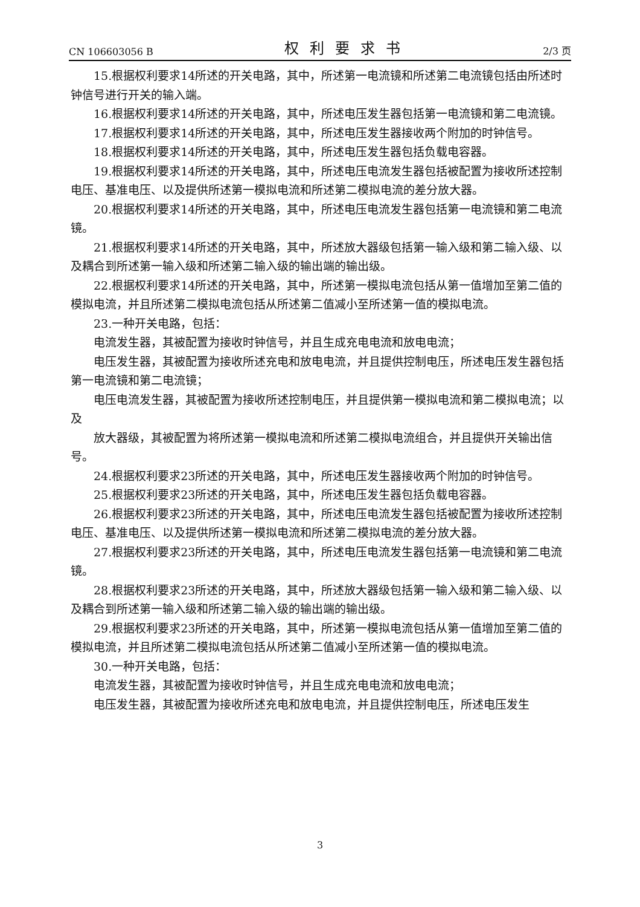CN 106603056 B 权利要求书 2/3 页
15.根据权利要求14所述的开关电路，其中，所述第一电流镜和所述第二电流镜包括由所述时钟信号进行开关的输入端。
16.根据权利要求14所述的开关电路，其中，所述电压发生器包括第一电流镜和第二电流镜。
17.根据权利要求14所述的开关电路，其中，所述电压发生器接收两个附加的时钟信号。
18.根据权利要求14所述的开关电路，其中，所述电压发生器包括负载电容器。
19.根据权利要求14所述的开关电路，其中，所述电压电流发生器包括被配置为接收所述控制电压、基准电压、以及提供所述第一模拟电流和所述第二模拟电流的差分放大器。
20.根据权利要求14所述的开关电路，其中，所述电压电流发生器包括第一电流镜和第二电流镜。
21.根据权利要求14所述的开关电路，其中，所述放大器级包括第一输入级和第二输入级、以及耦合到所述第一输入级和所述第二输入级的输出端的输出级。
22.根据权利要求14所述的开关电路，其中，所述第一模拟电流包括从第一值增加至第二值的模拟电流，并且所述第二模拟电流包括从所述第二值减小至所述第一值的模拟电流。
23.一种开关电路，包括：
电流发生器，其被配置为接收时钟信号，并且生成充电电流和放电电流；
电压发生器，其被配置为接收所述充电和放电电流，并且提供控制电压，所述电压发生器包括第一电流镜和第二电流镜；
电压电流发生器，其被配置为接收所述控制电压，并且提供第一模拟电流和第二模拟电流；以及
放大器级，其被配置为将所述第一模拟电流和所述第二模拟电流组合，并且提供开关输出信号。
24.根据权利要求23所述的开关电路，其中，所述电压发生器接收两个附加的时钟信号。
25.根据权利要求23所述的开关电路，其中，所述电压发生器包括负载电容器。
26.根据权利要求23所述的开关电路，其中，所述电压电流发生器包括被配置为接收所述控制电压、基准电压、以及提供所述第一模拟电流和所述第二模拟电流的差分放大器。
27.根据权利要求23所述的开关电路，其中，所述电压电流发生器包括第一电流镜和第二电流镜。
28.根据权利要求23所述的开关电路，其中，所述放大器级包括第一输入级和第二输入级、以及耦合到所述第一输入级和所述第二输入级的输出端的输出级。
29.根据权利要求23所述的开关电路，其中，所述第一模拟电流包括从第一值增加至第二值的模拟电流，并且所述第二模拟电流包括从所述第二值减小至所述第一值的模拟电流。
30.一种开关电路，包括：
电流发生器，其被配置为接收时钟信号，并且生成充电电流和放电电流；
电压发生器，其被配置为接收所述充电和放电电流，并且提供控制电压，所述电压发生
3